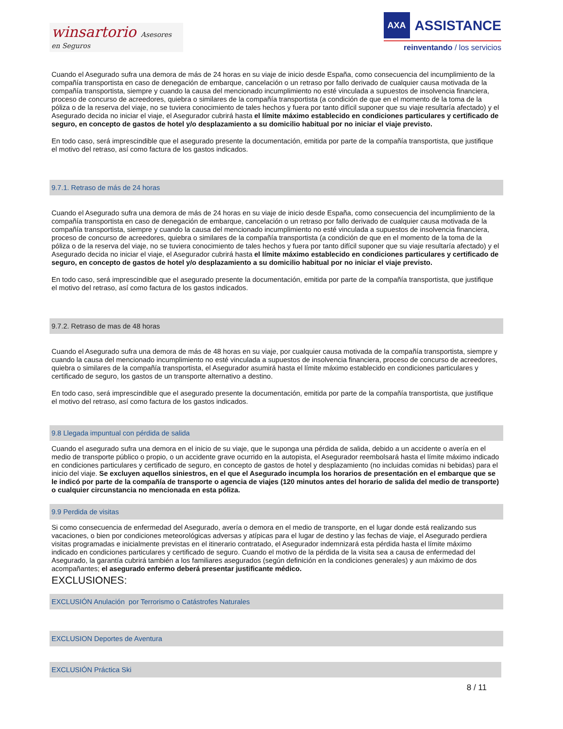winsartorio Asesores en Seguros
AXA
ASSISTANCE
reinventando / los servicios
Cuando el Asegurado sufra una demora de más de 24 horas en su viaje de inicio desde España, como consecuencia del incumplimiento de la compañía transportista en caso de denegación de embarque, cancelación o un retraso por fallo derivado de cualquier causa motivada de la compañía transportista, siempre y cuando la causa del mencionado incumplimiento no esté vinculada a supuestos de insolvencia financiera, proceso de concurso de acreedores, quiebra o similares de la compañía transportista (a condición de que en el momento de la toma de la póliza o de la reserva del viaje, no se tuviera conocimiento de tales hechos y fuera por tanto difícil suponer que su viaje resultaría afectado) y el Asegurado decida no iniciar el viaje, el Asegurador cubrirá hasta el límite máximo establecido en condiciones particulares y certificado de seguro, en concepto de gastos de hotel y/o desplazamiento a su domicilio habitual por no iniciar el viaje previsto.
En todo caso, será imprescindible que el asegurado presente la documentación, emitida por parte de la compañía transportista, que justifique el motivo del retraso, así como factura de los gastos indicados.
9.7.1. Retraso de más de 24 horas
Cuando el Asegurado sufra una demora de más de 24 horas en su viaje de inicio desde España, como consecuencia del incumplimiento de la compañía transportista en caso de denegación de embarque, cancelación o un retraso por fallo derivado de cualquier causa motivada de la compañía transportista, siempre y cuando la causa del mencionado incumplimiento no esté vinculada a supuestos de insolvencia financiera, proceso de concurso de acreedores, quiebra o similares de la compañía transportista (a condición de que en el momento de la toma de la póliza o de la reserva del viaje, no se tuviera conocimiento de tales hechos y fuera por tanto difícil suponer que su viaje resultaría afectado) y el Asegurado decida no iniciar el viaje, el Asegurador cubrirá hasta el límite máximo establecido en condiciones particulares y certificado de seguro, en concepto de gastos de hotel y/o desplazamiento a su domicilio habitual por no iniciar el viaje previsto.
En todo caso, será imprescindible que el asegurado presente la documentación, emitida por parte de la compañía transportista, que justifique el motivo del retraso, así como factura de los gastos indicados.
9.7.2. Retraso de mas de 48 horas
Cuando el Asegurado sufra una demora de más de 48 horas en su viaje, por cualquier causa motivada de la compañía transportista, siempre y cuando la causa del mencionado incumplimiento no esté vinculada a supuestos de insolvencia financiera, proceso de concurso de acreedores, quiebra o similares de la compañía transportista, el Asegurador asumirá hasta el límite máximo establecido en condiciones particulares y certificado de seguro, los gastos de un transporte alternativo a destino.
En todo caso, será imprescindible que el asegurado presente la documentación, emitida por parte de la compañía transportista, que justifique el motivo del retraso, así como factura de los gastos indicados.
9.8 Llegada impuntual con pérdida de salida
Cuando el asegurado sufra una demora en el inicio de su viaje, que le suponga una pérdida de salida, debido a un accidente o avería en el medio de transporte público o propio, o un accidente grave ocurrido en la autopista, el Asegurador reembolsará hasta el límite máximo indicado en condiciones particulares y certificado de seguro, en concepto de gastos de hotel y desplazamiento (no incluidas comidas ni bebidas) para el inicio del viaje. Se excluyen aquellos siniestros, en el que el Asegurado incumpla los horarios de presentación en el embarque que se le indicó por parte de la compañía de transporte o agencia de viajes (120 minutos antes del horario de salida del medio de transporte) o cualquier circunstancia no mencionada en esta póliza.
9.9 Perdida de visitas
Si como consecuencia de enfermedad del Asegurado, avería o demora en el medio de transporte, en el lugar donde está realizando sus vacaciones, o bien por condiciones meteorológicas adversas y atípicas para el lugar de destino y las fechas de viaje, el Asegurado perdiera visitas programadas e inicialmente previstas en el itinerario contratado, el Asegurador indemnizará esta pérdida hasta el límite máximo indicado en condiciones particulares y certificado de seguro. Cuando el motivo de la pérdida de la visita sea a causa de enfermedad del Asegurado, la garantía cubrirá también a los familiares asegurados (según definición en la condiciones generales) y aun máximo de dos acompañantes; el asegurado enfermo deberá presentar justificante médico.
EXCLUSIONES:
EXCLUSIÓN Anulación por Terrorismo o Catástrofes Naturales
EXCLUSION Deportes de Aventura
EXCLUSIÓN Práctica Ski
8 / 11